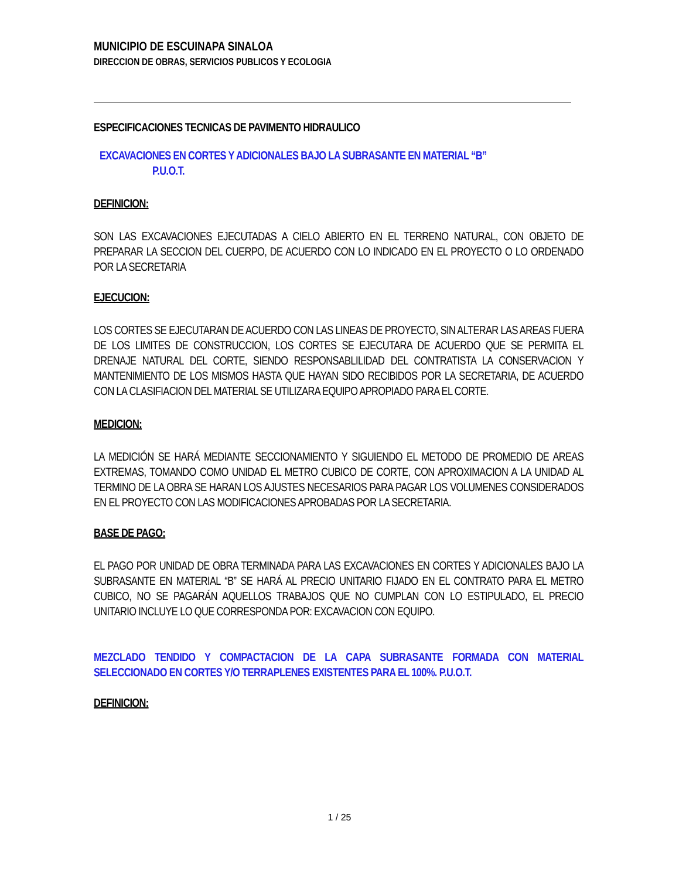MUNICIPIO DE ESCUINAPA SINALOA
DIRECCION DE OBRAS, SERVICIOS PUBLICOS Y ECOLOGIA
ESPECIFICACIONES TECNICAS DE PAVIMENTO HIDRAULICO
EXCAVACIONES EN CORTES Y ADICIONALES BAJO LA SUBRASANTE EN MATERIAL “B”
P.U.O.T.
DEFINICION:
SON LAS EXCAVACIONES EJECUTADAS A CIELO ABIERTO EN EL TERRENO NATURAL, CON OBJETO DE PREPARAR LA SECCION DEL CUERPO, DE ACUERDO CON LO INDICADO EN EL PROYECTO O LO ORDENADO POR LA SECRETARIA
EJECUCION:
LOS CORTES SE EJECUTARAN DE ACUERDO CON LAS LINEAS DE PROYECTO, SIN ALTERAR LAS AREAS FUERA DE LOS LIMITES DE CONSTRUCCION, LOS CORTES SE EJECUTARA DE ACUERDO QUE SE PERMITA EL DRENAJE NATURAL DEL CORTE, SIENDO RESPONSABLILIDAD DEL CONTRATISTA LA CONSERVACION Y MANTENIMIENTO DE LOS MISMOS HASTA QUE HAYAN SIDO RECIBIDOS POR LA SECRETARIA, DE ACUERDO CON LA CLASIFIACION DEL MATERIAL SE UTILIZARA EQUIPO APROPIADO PARA EL CORTE.
MEDICION:
LA MEDICIÓN SE HARÁ MEDIANTE SECCIONAMIENTO Y SIGUIENDO EL METODO DE PROMEDIO DE AREAS EXTREMAS, TOMANDO COMO UNIDAD EL METRO CUBICO DE CORTE, CON APROXIMACION A LA UNIDAD AL TERMINO DE LA OBRA SE HARAN LOS AJUSTES NECESARIOS PARA PAGAR LOS VOLUMENES CONSIDERADOS EN EL PROYECTO CON LAS MODIFICACIONES APROBADAS POR LA SECRETARIA.
BASE DE PAGO:
EL PAGO POR UNIDAD DE OBRA TERMINADA PARA LAS EXCAVACIONES EN CORTES Y ADICIONALES BAJO LA SUBRASANTE EN MATERIAL “B” SE HARÁ AL PRECIO UNITARIO FIJADO EN EL CONTRATO PARA EL METRO CUBICO, NO SE PAGARÁN AQUELLOS TRABAJOS QUE NO CUMPLAN CON LO ESTIPULADO, EL PRECIO UNITARIO INCLUYE LO QUE CORRESPONDA POR: EXCAVACION CON EQUIPO.
MEZCLADO TENDIDO Y COMPACTACION DE LA CAPA SUBRASANTE FORMADA CON MATERIAL SELECCIONADO EN CORTES Y/O TERRAPLENES EXISTENTES PARA EL 100%. P.U.O.T.
DEFINICION:
1 / 25